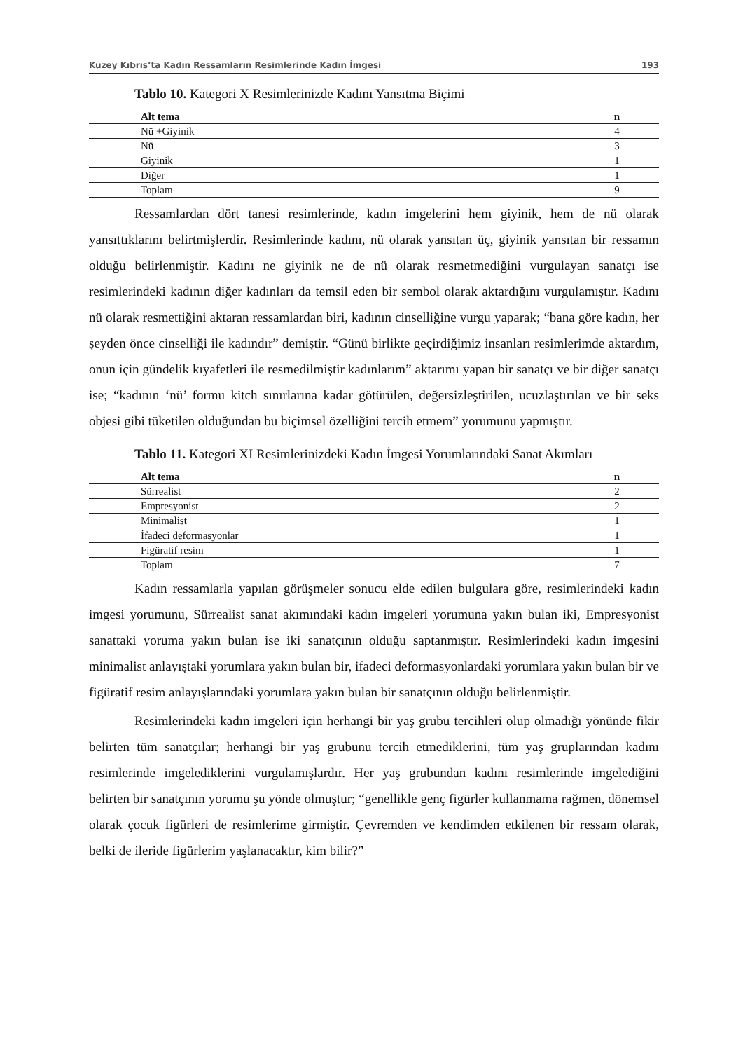Kuzey Kıbrıs’ta Kadın Ressamların Resimlerinde Kadın İmgesi 193
Tablo 10. Kategori X Resimlerinizde Kadını Yansıtma Biçimi
| Alt tema | n |
| --- | --- |
| Nü +Giyinik | 4 |
| Nü | 3 |
| Giyinik | 1 |
| Diğer | 1 |
| Toplam | 9 |
Ressamlardan dört tanesi resimlerinde, kadın imgelerini hem giyinik, hem de nü olarak yansıttıklarını belirtmişlerdir. Resimlerinde kadını, nü olarak yansıtan üç, giyinik yansıtan bir ressamın olduğu belirlenmiştir. Kadını ne giyinik ne de nü olarak resmetmediğini vurgulayan sanatçı ise resimlerindeki kadının diğer kadınları da temsil eden bir sembol olarak aktardığını vurgulamıştır. Kadını nü olarak resmettiğini aktaran ressamlardan biri, kadının cinselliğine vurgu yaparak; “bana göre kadın, her şeyden önce cinselliği ile kadındır” demiştir. “Günü birlikte geçirdiğimiz insanları resimlerimde aktardım, onun için gündelik kıyafetleri ile resmedilmiştir kadınlarım” aktarımı yapan bir sanatçı ve bir diğer sanatçı ise; “kadının ‘nü’ formu kitch sınırlarına kadar götürülen, değersizleştirilen, ucuzlaştırılan ve bir seks objesi gibi tüketilen olduğundan bu biçimsel özelliğini tercih etmem” yorumunu yapmıştır.
Tablo 11. Kategori XI Resimlerinizdeki Kadın İmgesi Yorumlarındaki Sanat Akımları
| Alt tema | n |
| --- | --- |
| Sürrealist | 2 |
| Empresyonist | 2 |
| Minimalist | 1 |
| İfadeci deformasyonlar | 1 |
| Figüratif resim | 1 |
| Toplam | 7 |
Kadın ressamlarla yapılan görüşmeler sonucu elde edilen bulgulara göre, resimlerindeki kadın imgesi yorumunu, Sürrealist sanat akımındaki kadın imgeleri yorumuna yakın bulan iki, Empresyonist sanattaki yoruma yakın bulan ise iki sanatçının olduğu saptanmıştır. Resimlerindeki kadın imgesini minimalist anlayıştaki yorumlara yakın bulan bir, ifadeci deformasyonlardaki yorumlara yakın bulan bir ve figüratif resim anlayışlarındaki yorumlara yakın bulan bir sanatçının olduğu belirlenmiştir.
Resimlerindeki kadın imgeleri için herhangi bir yaş grubu tercihleri olup olmadığı yönünde fikir belirten tüm sanatçılar; herhangi bir yaş grubunu tercih etmediklerini, tüm yaş gruplarından kadını resimlerinde imgelediklerini vurgulamışlardır. Her yaş grubundan kadını resimlerinde imgelediğini belirten bir sanatçının yorumu şu yönde olmuştur; “genellikle genç figürler kullanmama rağmen, dönemsel olarak çocuk figürleri de resimlerime girmiştir. Çevremden ve kendimden etkilenen bir ressam olarak, belki de ileride figürlerim yaşlanacaktır, kim bilir?”